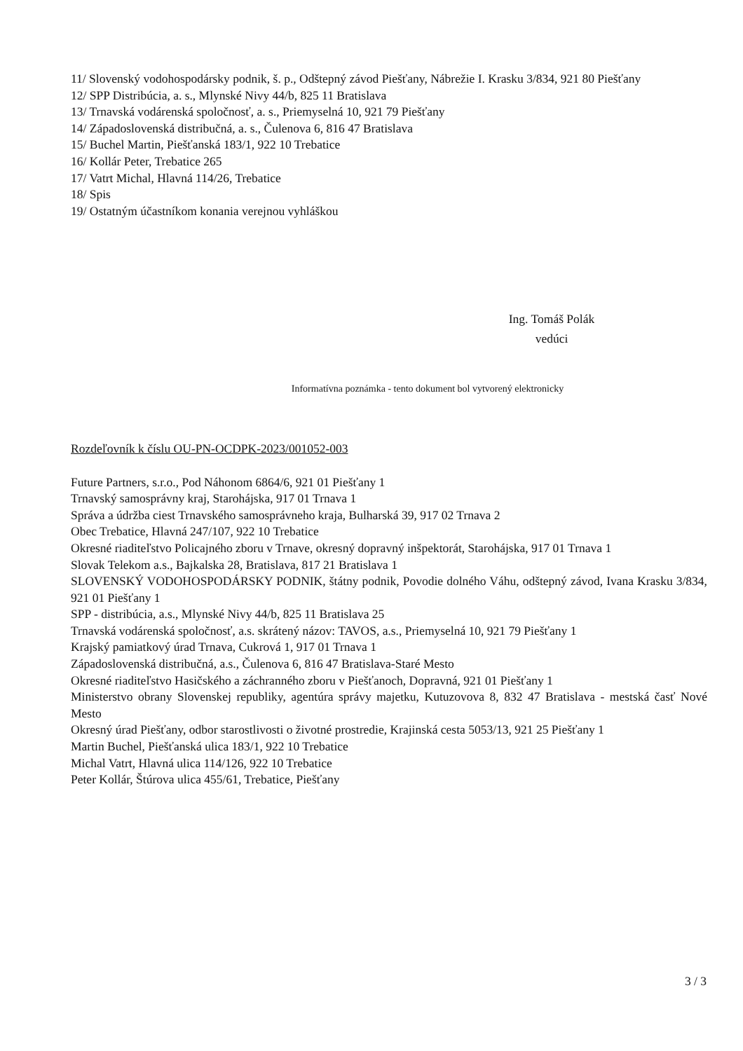11/ Slovenský vodohospodársky podnik, š. p., Odštepný závod Piešťany, Nábrežie I. Krasku 3/834, 921 80 Piešťany
12/ SPP Distribúcia, a. s., Mlynské Nivy 44/b, 825 11 Bratislava
13/ Trnavská vodárenská spoločnosť, a. s., Priemyselná 10, 921 79 Piešťany
14/ Západoslovenská distribučná, a. s., Čulenova 6, 816 47 Bratislava
15/ Buchel Martin, Piešťanská 183/1, 922 10 Trebatice
16/ Kollár Peter, Trebatice 265
17/ Vatrt Michal, Hlavná 114/26, Trebatice
18/ Spis
19/ Ostatným účastníkom konania verejnou vyhláškou
Ing. Tomáš Polák
vedúci
Informatívna poznámka - tento dokument bol vytvorený elektronicky
Rozdeľovník k číslu OU-PN-OCDPK-2023/001052-003
Future Partners, s.r.o., Pod Náhonom 6864/6, 921 01 Piešťany 1
Trnavský samosprávny kraj, Starohájska, 917 01 Trnava 1
Správa a údržba ciest Trnavského samosprávneho kraja, Bulharská 39, 917 02 Trnava 2
Obec Trebatice, Hlavná 247/107, 922 10 Trebatice
Okresné riaditeľstvo Policajného zboru v Trnave, okresný dopravný inšpektorát, Starohájska, 917 01 Trnava 1
Slovak Telekom a.s., Bajkalska 28, Bratislava, 817 21 Bratislava 1
SLOVENSKÝ VODOHOSPODÁRSKY PODNIK, štátny podnik, Povodie dolného Váhu, odštepný závod, Ivana Krasku 3/834, 921 01 Piešťany 1
SPP - distribúcia, a.s., Mlynské Nivy 44/b, 825 11 Bratislava 25
Trnavská vodárenská spoločnosť, a.s. skrátený názov: TAVOS, a.s., Priemyselná 10, 921 79 Piešťany 1
Krajský pamiatkový úrad Trnava, Cukrová 1, 917 01 Trnava 1
Západoslovenská distribučná, a.s., Čulenova 6, 816 47 Bratislava-Staré Mesto
Okresné riaditeľstvo Hasičského a záchranného zboru v Piešťanoch, Dopravná, 921 01 Piešťany 1
Ministerstvo obrany Slovenskej republiky, agentúra správy majetku, Kutuzovova 8, 832 47 Bratislava - mestská časť Nové Mesto
Okresný úrad Piešťany, odbor starostlivosti o životné prostredie, Krajinská cesta 5053/13, 921 25 Piešťany 1
Martin Buchel, Piešťanská ulica 183/1, 922 10 Trebatice
Michal Vatrt, Hlavná ulica 114/126, 922 10 Trebatice
Peter Kollár, Štúrova ulica 455/61, Trebatice, Piešťany
3 / 3